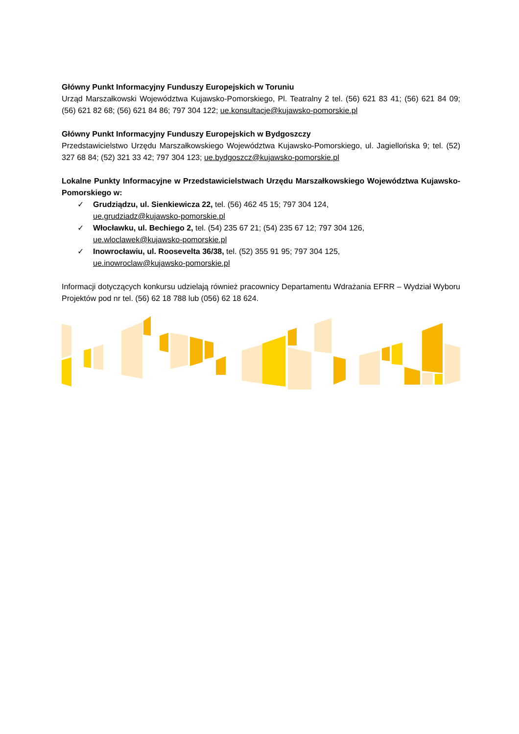Główny Punkt Informacyjny Funduszy Europejskich w Toruniu
Urząd Marszałkowski Województwa Kujawsko-Pomorskiego, Pl. Teatralny 2 tel. (56) 621 83 41; (56) 621 84 09; (56) 621 82 68; (56) 621 84 86; 797 304 122; ue.konsultacje@kujawsko-pomorskie.pl
Główny Punkt Informacyjny Funduszy Europejskich w Bydgoszczy
Przedstawicielstwo Urzędu Marszałkowskiego Województwa Kujawsko-Pomorskiego, ul. Jagiellońska 9; tel. (52) 327 68 84; (52) 321 33 42; 797 304 123; ue.bydgoszcz@kujawsko-pomorskie.pl
Lokalne Punkty Informacyjne w Przedstawicielstwach Urzędu Marszałkowskiego Województwa Kujawsko-Pomorskiego w:
✓ Grudziądzu, ul. Sienkiewicza 22, tel. (56) 462 45 15; 797 304 124,
ue.grudziadz@kujawsko-pomorskie.pl
✓ Włocławku, ul. Bechiego 2, tel. (54) 235 67 21; (54) 235 67 12; 797 304 126,
ue.wloclawek@kujawsko-pomorskie.pl
✓ Inowrocławiu, ul. Roosevelta 36/38, tel. (52) 355 91 95; 797 304 125,
ue.inowroclaw@kujawsko-pomorskie.pl
Informacji dotyczących konkursu udzielają również pracownicy Departamentu Wdrażania EFRR – Wydział Wyboru Projektów pod nr tel. (56) 62 18 788 lub (056) 62 18 624.